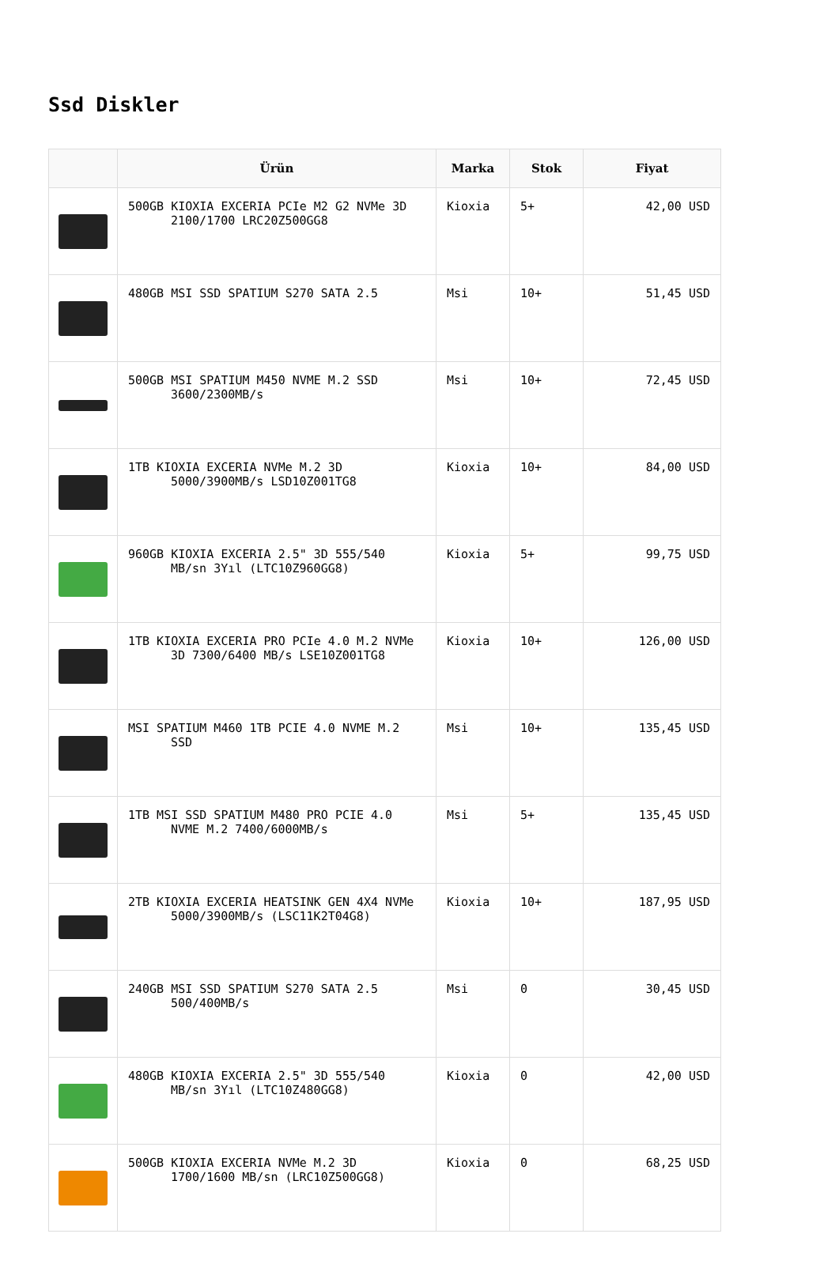Ssd Diskler
| | Ürün | Marka | Stok | Fiyat |
| --- | --- | --- | --- | --- |
| | 500GB KIOXIA EXCERIA PCIe M2 G2 NVMe 3D 2100/1700 LRC20Z500GG8 | Kioxia | 5+ | 42,00 USD |
| | 480GB MSI SSD SPATIUM S270 SATA 2.5 | Msi | 10+ | 51,45 USD |
| | 500GB MSI SPATIUM M450 NVME M.2 SSD 3600/2300MB/s | Msi | 10+ | 72,45 USD |
| | 1TB KIOXIA EXCERIA NVMe M.2 3D 5000/3900MB/s LSD10Z001TG8 | Kioxia | 10+ | 84,00 USD |
| | 960GB KIOXIA EXCERIA 2.5" 3D 555/540 MB/sn 3Yıl (LTC10Z960GG8) | Kioxia | 5+ | 99,75 USD |
| | 1TB KIOXIA EXCERIA PRO PCIe 4.0 M.2 NVMe 3D 7300/6400 MB/s LSE10Z001TG8 | Kioxia | 10+ | 126,00 USD |
| | MSI SPATIUM M460 1TB PCIE 4.0 NVME M.2 SSD | Msi | 10+ | 135,45 USD |
| | 1TB MSI SSD SPATIUM M480 PRO PCIE 4.0 NVME M.2 7400/6000MB/s | Msi | 5+ | 135,45 USD |
| | 2TB KIOXIA EXCERIA HEATSINK GEN 4X4 NVMe 5000/3900MB/s (LSC11K2T04G8) | Kioxia | 10+ | 187,95 USD |
| | 240GB MSI SSD SPATIUM S270 SATA 2.5 500/400MB/s | Msi | 0 | 30,45 USD |
| | 480GB KIOXIA EXCERIA 2.5" 3D 555/540 MB/sn 3Yıl (LTC10Z480GG8) | Kioxia | 0 | 42,00 USD |
| | 500GB KIOXIA EXCERIA NVMe M.2 3D 1700/1600 MB/sn (LRC10Z500GG8) | Kioxia | 0 | 68,25 USD |